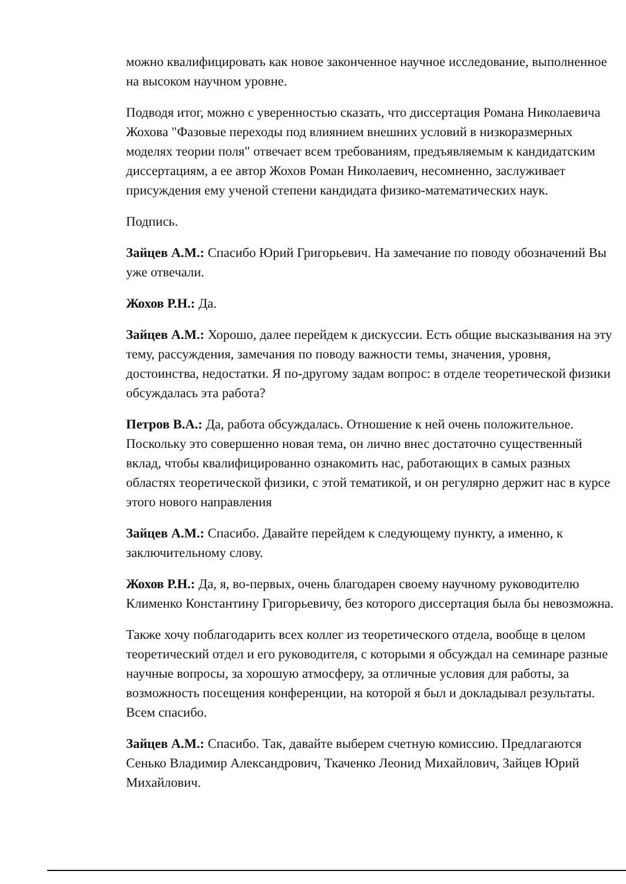можно квалифицировать как новое законченное научное исследование, выполненное на высоком научном уровне.
Подводя итог, можно с уверенностью сказать, что диссертация Романа Николаевича Жохова "Фазовые переходы под влиянием внешних условий в низкоразмерных моделях теории поля" отвечает всем требованиям, предъявляемым к кандидатским диссертациям, а ее автор Жохов Роман Николаевич, несомненно, заслуживает присуждения ему ученой степени кандидата физико-математических наук.
Подпись.
Зайцев А.М.: Спасибо Юрий Григорьевич. На замечание по поводу обозначений Вы уже отвечали.
Жохов Р.Н.: Да.
Зайцев А.М.: Хорошо, далее перейдем к дискуссии. Есть общие высказывания на эту тему, рассуждения, замечания по поводу важности темы, значения, уровня, достоинства, недостатки. Я по-другому задам вопрос: в отделе теоретической физики обсуждалась эта работа?
Петров В.А.: Да, работа обсуждалась. Отношение к ней очень положительное. Поскольку это совершенно новая тема, он лично внес достаточно существенный вклад, чтобы квалифицированно ознакомить нас, работающих в самых разных областях теоретической физики, с этой тематикой, и он регулярно держит нас в курсе этого нового направления
Зайцев А.М.: Спасибо. Давайте перейдем к следующему пункту, а именно, к заключительному слову.
Жохов Р.Н.: Да, я, во-первых, очень благодарен своему научному руководителю Клименко Константину Григорьевичу, без которого диссертация была бы невозможна.
Также хочу поблагодарить всех коллег из теоретического отдела, вообще в целом теоретический отдел и его руководителя, с которыми я обсуждал на семинаре разные научные вопросы, за хорошую атмосферу, за отличные условия для работы, за возможность посещения конференции, на которой я был и докладывал результаты. Всем спасибо.
Зайцев А.М.: Спасибо. Так, давайте выберем счетную комиссию. Предлагаются Сенько Владимир Александрович, Ткаченко Леонид Михайлович, Зайцев Юрий Михайлович.